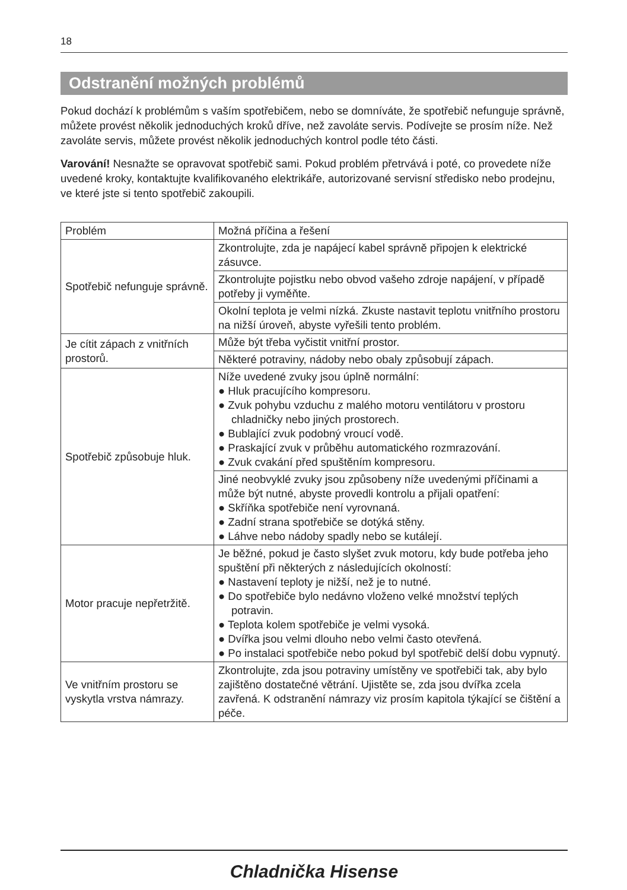18
Odstranění možných problémů
Pokud dochází k problémům s vaším spotřebičem, nebo se domníváte, že spotřebič nefunguje správně, můžete provést několik jednoduchých kroků dříve, než zavoláte servis. Podívejte se prosím níže. Než zavoláte servis, můžete provést několik jednoduchých kontrol podle této části.
Varování! Nesnažte se opravovat spotřebič sami. Pokud problém přetrvává i poté, co provedete níže uvedené kroky, kontaktujte kvalifikovaného elektrikáře, autorizované servisní středisko nebo prodejnu, ve které jste si tento spotřebič zakoupili.
| Problém | Možná příčina a řešení |
| Spotřebič nefunguje správně. | Zkontrolujte, zda je napájecí kabel správně připojen k elektrické zásuvce. |
| | Zkontrolujte pojistku nebo obvod vašeho zdroje napájení, v případě potřeby ji vyměňte. |
| | Okolní teplota je velmi nízká. Zkuste nastavit teplotu vnitřního prostoru na nižší úroveň, abyste vyřešili tento problém. |
| Je cítit zápach z vnitřních prostorů. | Může být třeba vyčistit vnitřní prostor. |
| | Některé potraviny, nádoby nebo obaly způsobují zápach. |
| Spotřebič způsobuje hluk. | Níže uvedené zvuky jsou úplně normální: ● Hluk pracujícího kompresoru. ● Zvuk pohybu vzduchu z malého motoru ventilátoru v prostoru chladničky nebo jiných prostorech. ● Bublající zvuk podobný vroucí vodě. ● Praskající zvuk v průběhu automatického rozmrazování. ● Zvuk cvakání před spuštěním kompresoru. |
| | Jiné neobvyklé zvuky jsou způsobeny níže uvedenými příčinami a může být nutné, abyste provedli kontrolu a přijali opatření: ● Skříňka spotřebiče není vyrovnaná. ● Zadní strana spotřebiče se dotýká stěny. ● Láhve nebo nádoby spadly nebo se kutálejí. |
| Motor pracuje nepřetržitě. | Je běžné, pokud je často slyšet zvuk motoru, kdy bude potřeba jeho spuštění při některých z následujících okolností: ● Nastavení teploty je nižší, než je to nutné. ● Do spotřebiče bylo nedávno vloženo velké množství teplých potravin. ● Teplota kolem spotřebiče je velmi vysoká. ● Dvířka jsou velmi dlouho nebo velmi často otevřená. ● Po instalaci spotřebiče nebo pokud byl spotřebič delší dobu vypnutý. |
| Ve vnitřním prostoru se vyskytla vrstva námrazy. | Zkontrolujte, zda jsou potraviny umístěny ve spotřebiči tak, aby bylo zajištěno dostatečné větrání. Ujistěte se, zda jsou dvířka zcela zavřená. K odstranění námrazy viz prosím kapitola týkající se čištění a péče. |
Chladnička Hisense